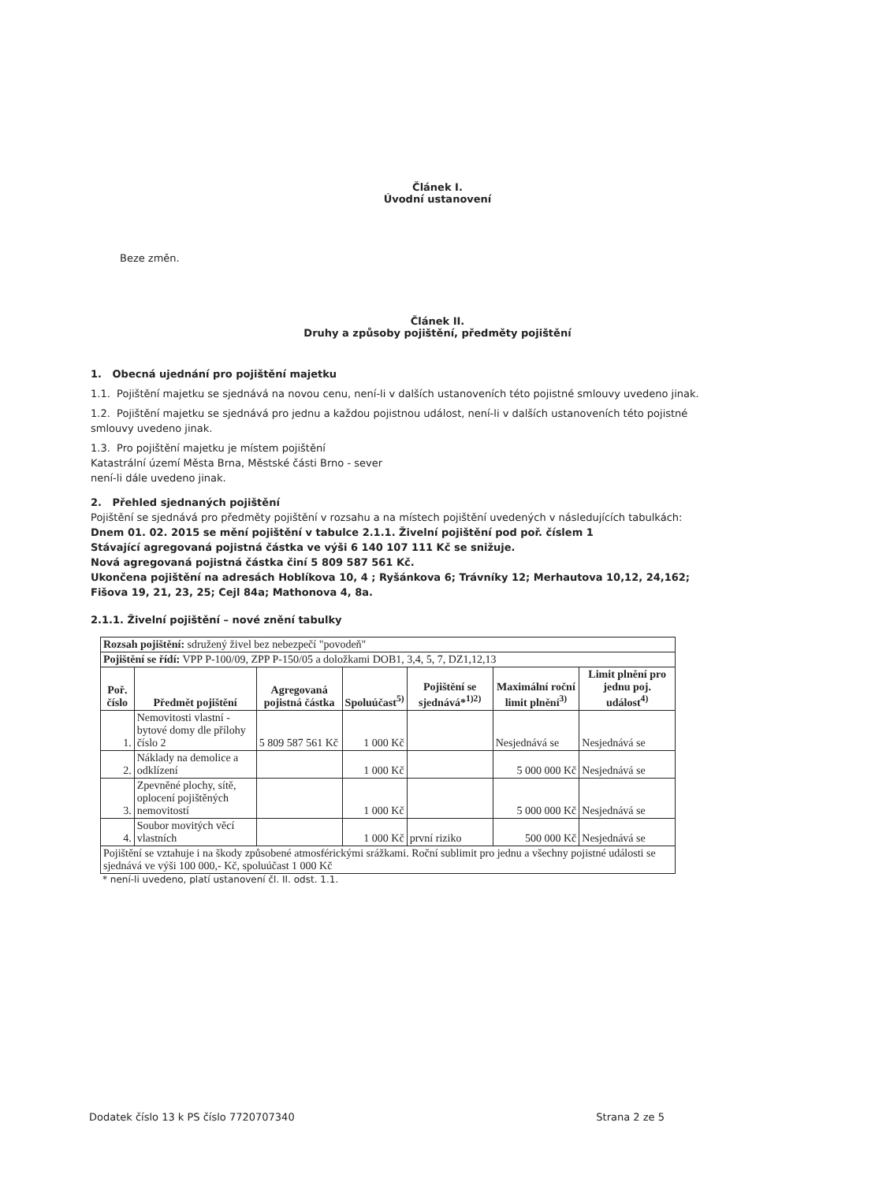Článek I.
Úvodní ustanovení
Beze změn.
Článek II.
Druhy a způsoby pojištění, předměty pojištění
1. Obecná ujednání pro pojištění majetku
1.1. Pojištění majetku se sjednává na novou cenu, není-li v dalších ustanoveních této pojistné smlouvy uvedeno jinak.
1.2. Pojištění majetku se sjednává pro jednu a každou pojistnou událost, není-li v dalších ustanoveních této pojistné smlouvy uvedeno jinak.
1.3. Pro pojištění majetku je místem pojištění
Katastrální území Města Brna, Městské části Brno - sever
není-li dále uvedeno jinak.
2. Přehled sjednaných pojištění
Pojištění se sjednává pro předměty pojištění v rozsahu a na místech pojištění uvedených v následujících tabulkách:
Dnem 01. 02. 2015 se mění pojištění v tabulce 2.1.1. Živelní pojištění pod poř. číslem 1
Stávající agregovaná pojistná částka ve výši 6 140 107 111 Kč se snižuje.
Nová agregovaná pojistná částka činí 5 809 587 561 Kč.
Ukončena pojištění na adresách Hoblíkova 10, 4 ; Ryšánkova 6; Trávníky 12; Merhautova 10,12, 24,162; Fišova 19, 21, 23, 25; Cejl 84a; Mathonova 4, 8a.
2.1.1. Živelní pojištění – nové znění tabulky
| Rozsah pojištění: sdružený živel bez nebezpečí "povodeň" | | | | | | |
| Pojištění se řídí: VPP P-100/09, ZPP P-150/05 a doložkami DOB1, 3,4, 5, 7, DZ1,12,13 | | | | | | |
| Poř. číslo | Předmět pojištění | Agregovaná pojistná částka | Spoluúčast<sup>5)</sup> | Pojištění se sjednává*<sup>1)2)</sup> | Maximální roční limit plnění<sup>3)</sup> | Limit plnění pro jednu poj. událost<sup>4)</sup> |
| 1. | Nemovitosti vlastní - bytové domy dle přílohy číslo 2 | 5 809 587 561 Kč | 1 000 Kč | | Nesjednává se | Nesjednává se |
| 2. | Náklady na demolice a odklízení | | 1 000 Kč | | 5 000 000 Kč | Nesjednává se |
| 3. | Zpevněné plochy, sítě, oplocení pojištěných nemovitostí | | 1 000 Kč | | 5 000 000 Kč | Nesjednává se |
| 4. | Soubor movitých věcí vlastních | | 1 000 Kč | první riziko | 500 000 Kč | Nesjednává se |
| Pojištění se vztahuje i na škody způsobené atmosférickými srážkami. Roční sublimit pro jednu a všechny pojistné události se sjednává ve výši 100 000,- Kč, spoluúčast 1 000 Kč | | | | | | |
* není-li uvedeno, platí ustanovení čl. II. odst. 1.1.
Dodatek číslo 13 k PS číslo 7720707340 Strana 2 ze 5